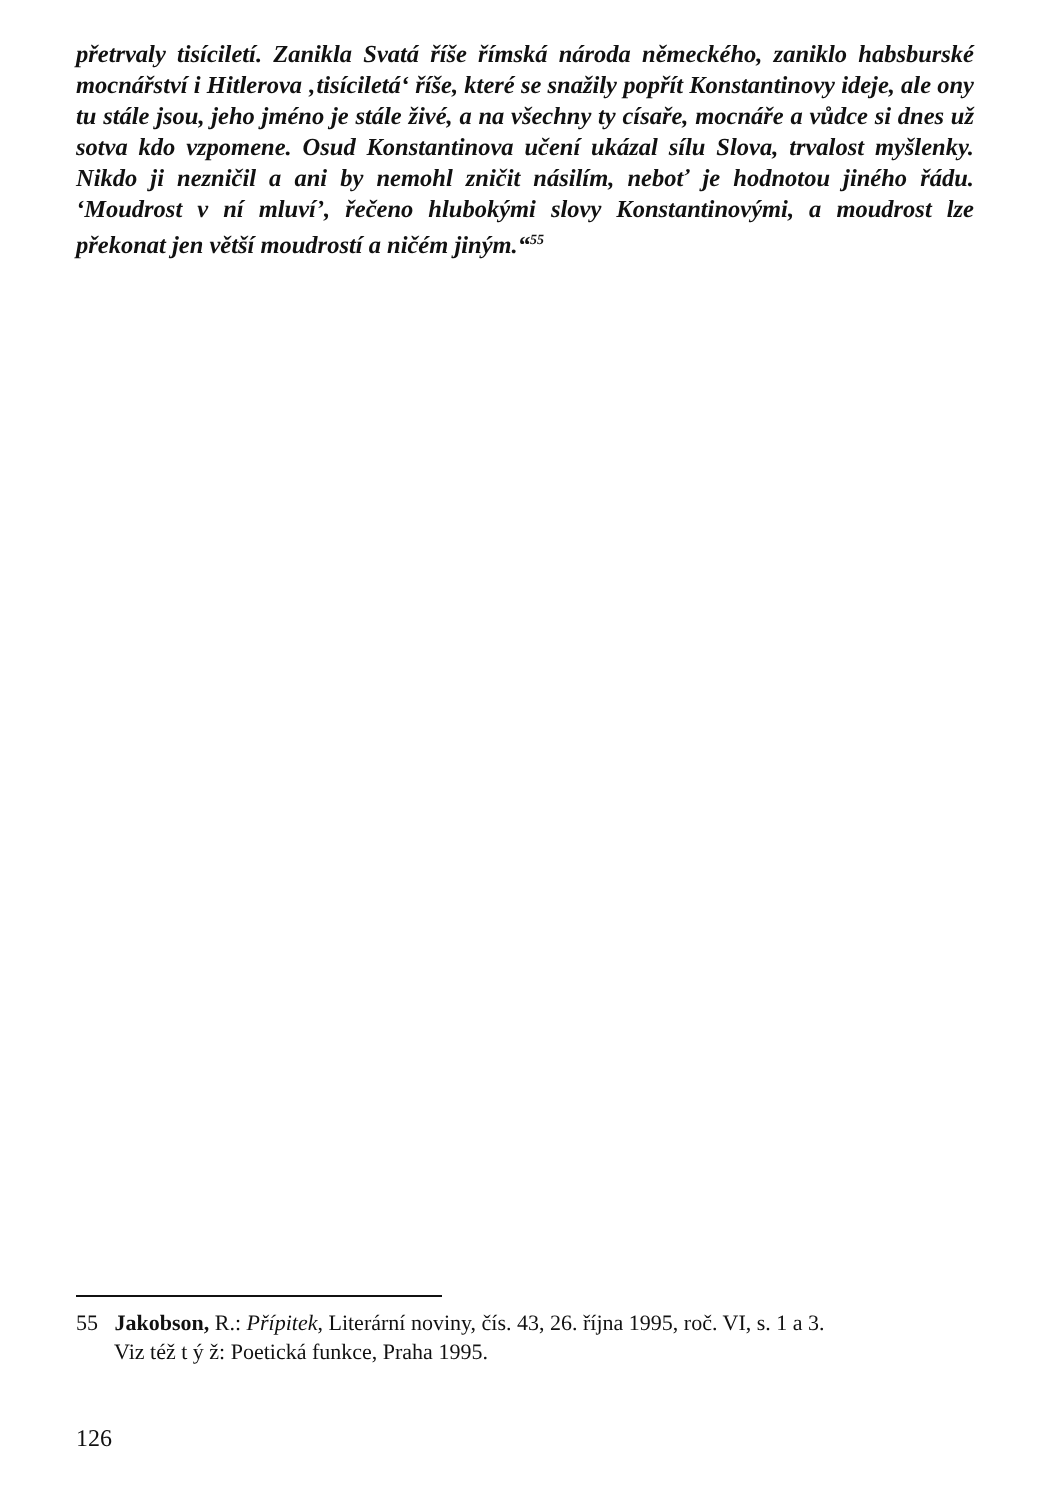přetrvaly tisíciletí. Zanikla Svatá říše římská národa německého, zaniklo habsburské mocnářství i Hitlerova ‚tisíciletá‘ říše, které se snažily popřít Konstantinovy ideje, ale ony tu stále jsou, jeho jméno je stále živé, a na všechny ty císaře, mocnáře a vůdce si dnes už sotva kdo vzpomene. Osud Konstantinova učení ukázal sílu Slova, trvalost myšlenky. Nikdo ji nezničil a ani by nemohl zničit násilím, neboť je hodnotou jiného řádu. ‘Moudrost v ní mluví’, řečeno hlubokými slovy Konstantinovými, a moudrost lze překonat jen větší moudrostí a ničém jiným.“<sup>55</sup>
55 Jakobson, R.: Přípitek, Literární noviny, čís. 43, 26. října 1995, roč. VI, s. 1 a 3.
Viz též t ý ž: Poetická funkce, Praha 1995.
126